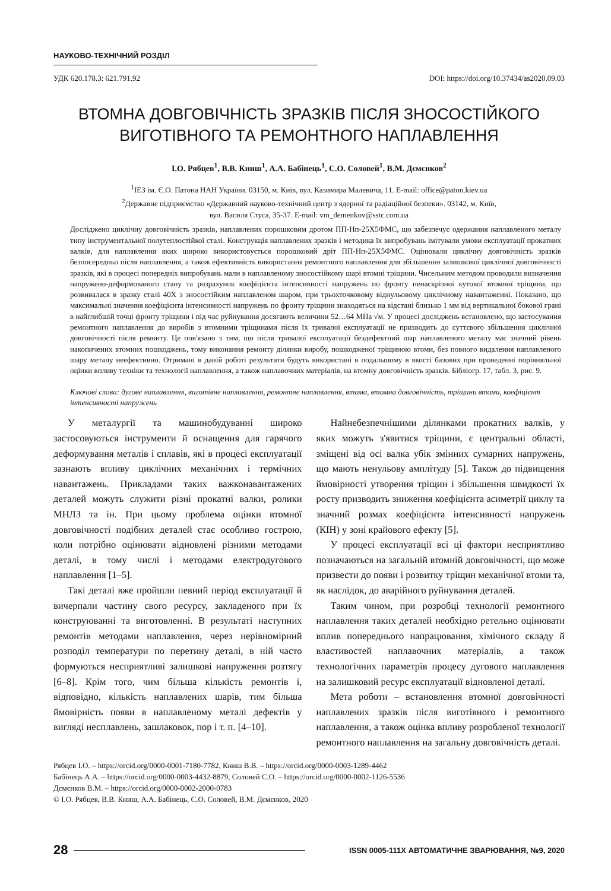НАУКОВО-ТЕХНІЧНИЙ РОЗДІЛ
УДК 620.178.3: 621.791.92 DOI: https://doi.org/10.37434/as2020.09.03
ВТОМНА ДОВГОВІЧНІСТЬ ЗРАЗКІВ ПІСЛЯ ЗНОСОСТІЙКОГО ВИГОТІВНОГО ТА РЕМОНТНОГО НАПЛАВЛЕННЯ
І.О. Рябцев<sup>1</sup>, В.В. Книш<sup>1</sup>, А.А. Бабінець<sup>1</sup>, С.О. Соловей<sup>1</sup>, В.М. Дємєнков<sup>2</sup>
<sup>1</sup> ІЕЗ ім. Є.О. Патона НАН України. 03150, м. Київ, вул. Казимира Малевича, 11. E-mail: office@paton.kiev.ua
<sup>2</sup> Державне підприємство «Державний науково-технічний центр з ядерної та радіаційної безпеки». 03142, м. Київ,
вул. Василя Стуса, 35-37. E-mail: vm_demenkov@sstc.com.ua
Досліджено циклічну довговічність зразків, наплавлених порошковим дротом ПП-Нп-25Х5ФМС, що забезпечує одержання наплавленого металу типу інструментальної полутеплостійкої сталі. Конструкція наплавлених зразків і методика їх випробувань імітували умови експлуатації прокатних валків, для наплавлення яких широко використовується порошковий дріт ПП-Нп-25Х5ФМС. Оцінювали циклічну довговічність зразків безпосередньо після наплавлення, а також ефективність використання ремонтного наплавлення для збільшення залишкової циклічної довговічності зразків, які в процесі попередніх випробувань мали в наплавленому зносостійкому шарі втомні тріщини. Чисельним методом проводили визначення напружено-деформованого стану та розрахунок коефіцієнта інтенсивності напружень по фронту ненаскрізної кутової втомної тріщини, що розвивалася в зразку сталі 40Х з зносостійким наплавленом шаром, при трьохточковому віднульовому циклічному навантаженні. Показано, що максимальні значення коефіцієнта інтенсивності напружень по фронту тріщини знаходяться на відстані близько 1 мм від вертикальної бокової грані в найглибшій точці фронту тріщини і під час руйнування досягають величини 52…64 МПа √м. У процесі досліджень встановлено, що застосування ремонтного наплавлення до виробів з втомними тріщинами після їх тривалої експлуатації не призводить до суттєвого збільшення циклічної довговічності після ремонту. Це пов'язано з тим, що після тривалої експлуатації бездефектний шар наплавленого металу має значний рівень накопичених втомних пошкоджень, тому виконання ремонту ділянки виробу, пошкодженої тріщиною втоми, без повного видалення наплавленого шару металу неефективно. Отримані в даній роботі результати будуть використані в подальшому в якості базових при проведенні порівняльної оцінки впливу техніки та технології наплавлення, а також наплавочних матеріалів, на втомну довговічність зразків. Бібліогр. 17, табл. 3, рис. 9.
Ключові слова: дугове наплавлення, виготівне наплавлення, ремонтне наплавлення, втома, втомна довговічність, тріщини втоми, коефіцієнт інтенсивності напружень
У металургії та машинобудуванні широко застосовуються інструменти й оснащення для гарячого деформування металів і сплавів, які в процесі експлуатації зазнають впливу циклічних механічних і термічних навантажень. Прикладами таких важконавантажених деталей можуть служити різні прокатні валки, ролики МНЛЗ та ін. При цьому проблема оцінки втомної довговічності подібних деталей стає особливо гострою, коли потрібно оцінювати відновлені різними методами деталі, в тому числі і методами електродугового наплавлення [1–5].
Такі деталі вже пройшли певний період експлуатації й вичерпали частину свого ресурсу, закладеного при їх конструюванні та виготовленні. В результаті наступних ремонтів методами наплавлення, через нерівномірний розподіл температури по перетину деталі, в ній часто формуються несприятливі залишкові напруження розтягу [6–8]. Крім того, чим більша кількість ремонтів і, відповідно, кількість наплавлених шарів, тим більша ймовірність появи в наплавленому металі дефектів у вигляді несплавлень, зашлаковок, пор і т. п. [4–10].
Найнебезпечнішими ділянками прокатних валків, у яких можуть з'явитися тріщини, є центральні області, зміщені від осі валка убік змінних сумарних напружень, що мають ненульову амплітуду [5]. Також до підвищення ймовірності утворення тріщин і збільшення швидкості їх росту призводить зниження коефіцієнта асиметрії циклу та значний розмах коефіцієнта інтенсивності напружень (КІН) у зоні крайового ефекту [5].
У процесі експлуатації всі ці фактори несприятливо позначаються на загальній втомній довговічності, що може призвести до появи і розвитку тріщин механічної втоми та, як наслідок, до аварійного руйнування деталей.
Таким чином, при розробці технології ремонтного наплавлення таких деталей необхідно ретельно оцінювати вплив попереднього напрацювання, хімічного складу й властивостей наплавочних матеріалів, а також технологічних параметрів процесу дугового наплавлення на залишковий ресурс експлуатації відновленої деталі.
Мета роботи – встановлення втомної довговічності наплавлених зразків після виготівного і ремонтного наплавлення, а також оцінка впливу розробленої технології ремонтного наплавлення на загальну довговічність деталі.
Рябцев І.О. – https://orcid.org/0000-0001-7180-7782, Книш В.В. – https://orcid.org/0000-0003-1289-4462
Бабінець А.А. – https://orcid.org/0000-0003-4432-8879, Соловей С.О. – https://orcid.org/0000-0002-1126-5536
Дємєнков В.М. – https://orcid.org/0000-0002-2000-0783
© І.О. Рябцев, В.В. Книш, А.А. Бабінець, С.О. Соловей, В.М. Дємєнков, 2020
28 ISSN 0005-111X АВТОМАТИЧНЕ ЗВАРЮВАННЯ, №9, 2020